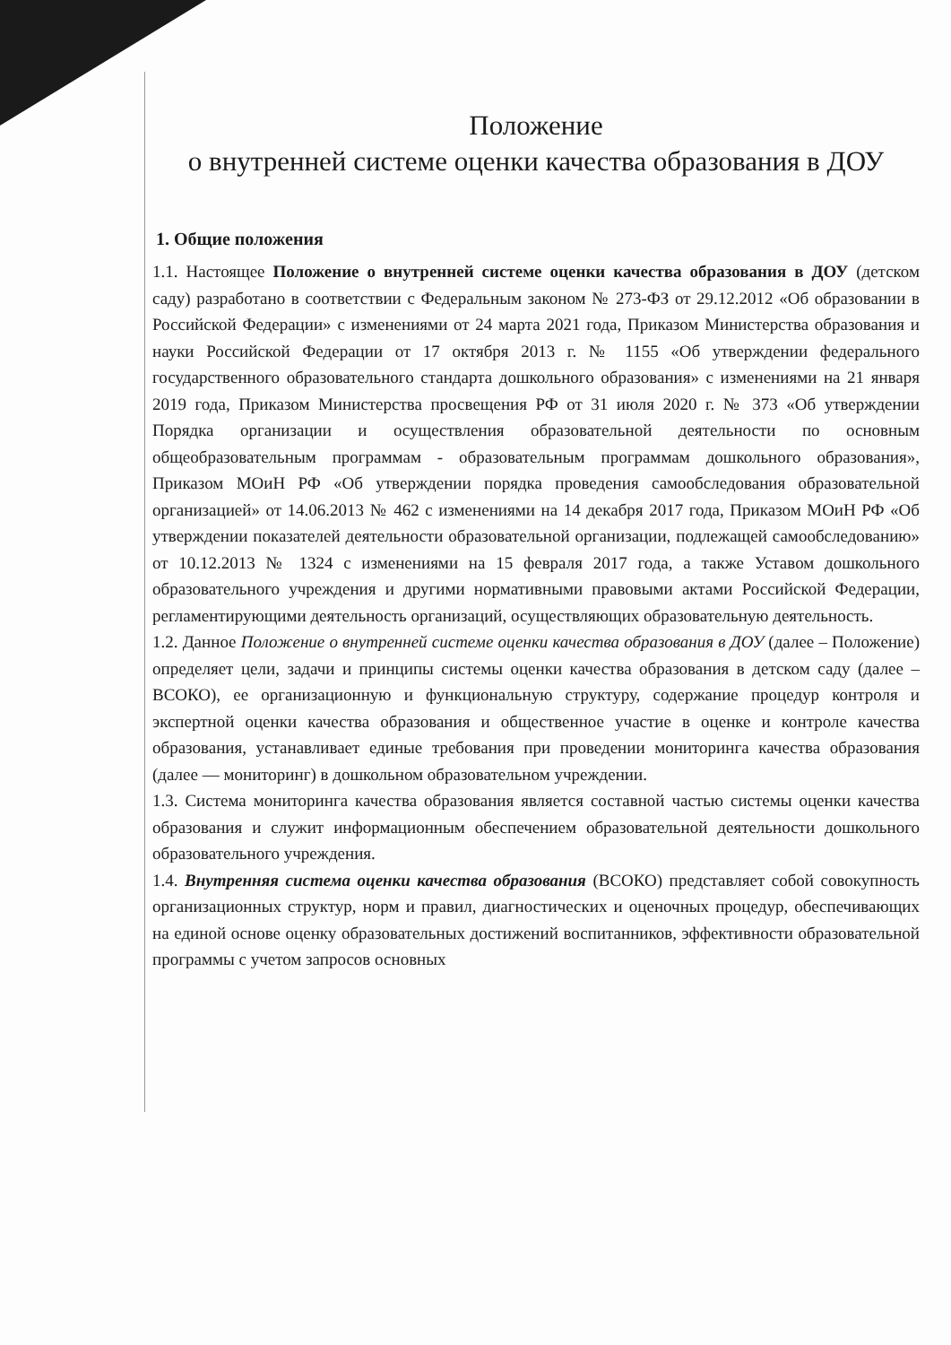Положение
о внутренней системе оценки качества образования в ДОУ
1. Общие положения
1.1. Настоящее Положение о внутренней системе оценки качества образования в ДОУ (детском саду) разработано в соответствии с Федеральным законом № 273-ФЗ от 29.12.2012 «Об образовании в Российской Федерации» с изменениями от 24 марта 2021 года, Приказом Министерства образования и науки Российской Федерации от 17 октября 2013 г. № 1155 «Об утверждении федерального государственного образовательного стандарта дошкольного образования» с изменениями на 21 января 2019 года, Приказом Министерства просвещения РФ от 31 июля 2020 г. № 373 «Об утверждении Порядка организации и осуществления образовательной деятельности по основным общеобразовательным программам - образовательным программам дошкольного образования», Приказом МОиН РФ «Об утверждении порядка проведения самообследования образовательной организацией» от 14.06.2013 № 462 с изменениями на 14 декабря 2017 года, Приказом МОиН РФ «Об утверждении показателей деятельности образовательной организации, подлежащей самообследованию» от 10.12.2013 № 1324 с изменениями на 15 февраля 2017 года, а также Уставом дошкольного образовательного учреждения и другими нормативными правовыми актами Российской Федерации, регламентирующими деятельность организаций, осуществляющих образовательную деятельность.
1.2. Данное Положение о внутренней системе оценки качества образования в ДОУ (далее – Положение) определяет цели, задачи и принципы системы оценки качества образования в детском саду (далее – ВСОКО), ее организационную и функциональную структуру, содержание процедур контроля и экспертной оценки качества образования и общественное участие в оценке и контроле качества образования, устанавливает единые требования при проведении мониторинга качества образования (далее — мониторинг) в дошкольном образовательном учреждении.
1.3. Система мониторинга качества образования является составной частью системы оценки качества образования и служит информационным обеспечением образовательной деятельности дошкольного образовательного учреждения.
1.4. Внутренняя система оценки качества образования (ВСОКО) представляет собой совокупность организационных структур, норм и правил, диагностических и оценочных процедур, обеспечивающих на единой основе оценку образовательных достижений воспитанников, эффективности образовательной программы с учетом запросов основных